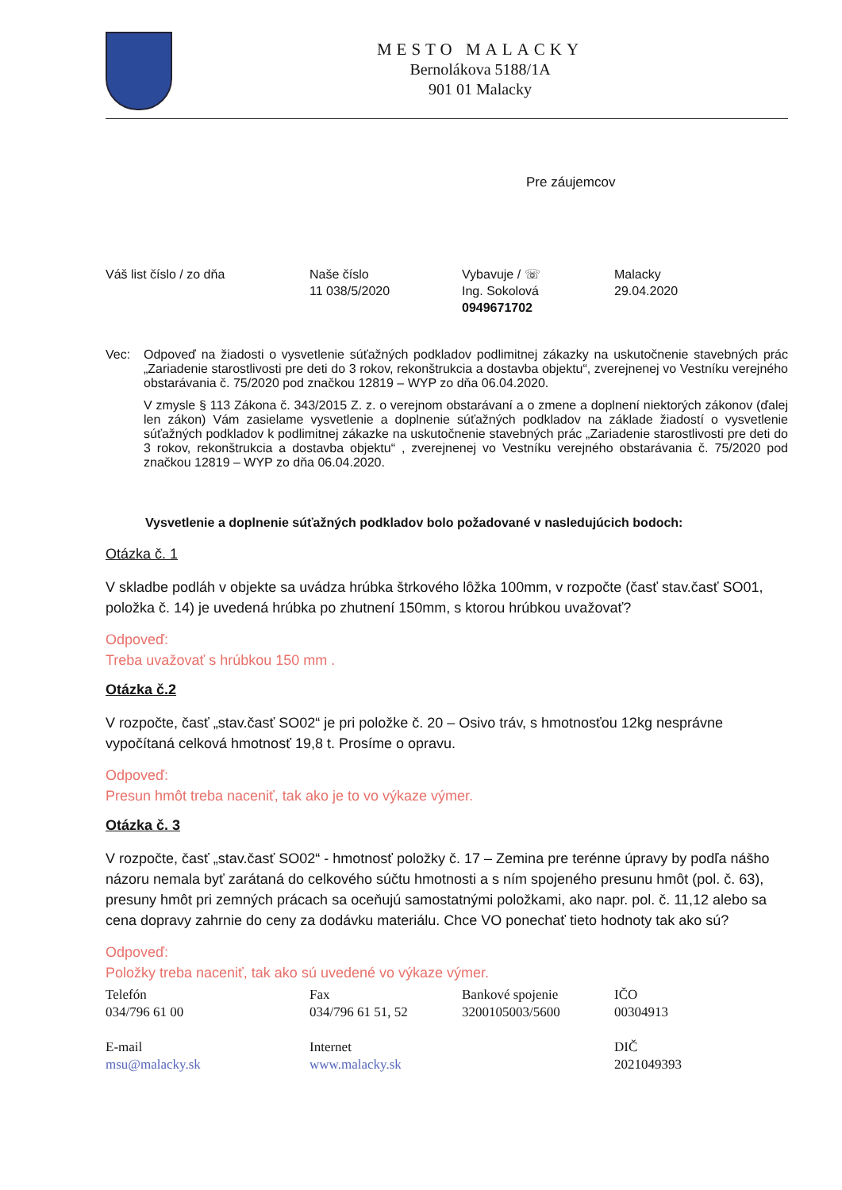MESTO MALACKY
Bernolákova 5188/1A
901 01 Malacky
Pre záujemcov
| Váš list číslo / zo dňa | Naše číslo 11 038/5/2020 | Vybavuje / ☏ Ing. Sokolová 0949671702 | Malacky 29.04.2020 |
Vec: Odpoveď na žiadosti o vysvetlenie súťažných podkladov podlimitnej zákazky na uskutočnenie stavebných prác „Zariadenie starostlivosti pre deti do 3 rokov, rekonštrukcia a dostavba objektu“, zverejnenej vo Vestníku verejného obstarávania č. 75/2020 pod značkou 12819 – WYP zo dňa 06.04.2020.
V zmysle § 113 Zákona č. 343/2015 Z. z. o verejnom obstarávaní a o zmene a doplnení niektorých zákonov (ďalej len zákon) Vám zasielame vysvetlenie a doplnenie súťažných podkladov na základe žiadostí o vysvetlenie súťažných podkladov k podlimitnej zákazke na uskutočnenie stavebných prác „Zariadenie starostlivosti pre deti do 3 rokov, rekonštrukcia a dostavba objektu“ , zverejnenej vo Vestníku verejného obstarávania č. 75/2020 pod značkou 12819 – WYP zo dňa 06.04.2020.
Vysvetlenie a doplnenie súťažných podkladov bolo požadované v nasledujúcich bodoch:
Otázka č. 1
V skladbe podláh v objekte sa uvádza hrúbka štrkového lôžka 100mm, v rozpočte (časť stav.časť SO01, položka č. 14) je uvedená hrúbka po zhutnení 150mm, s ktorou hrúbkou uvažovať?
Odpoveď:
Treba uvažovať s hrúbkou 150 mm .
Otázka č.2
V rozpočte, časť „stav.časť SO02“ je pri položke č. 20 – Osivo tráv, s hmotnosťou 12kg nesprávne vypočítaná celková hmotnosť 19,8 t. Prosíme o opravu.
Odpoveď:
Presun hmôt treba naceniť, tak ako je to vo výkaze výmer.
Otázka č. 3
V rozpočte, časť „stav.časť SO02“ - hmotnosť položky č. 17 – Zemina pre terénne úpravy by podľa nášho názoru nemala byť zarátaná do celkového súčtu hmotnosti a s ním spojeného presunu hmôt (pol. č. 63), presuny hmôt pri zemných prácach sa oceňujú samostatnými položkami, ako napr. pol. č. 11,12 alebo sa cena dopravy zahrnie do ceny za dodávku materiálu. Chce VO ponechať tieto hodnoty tak ako sú?
Odpoveď:
Položky treba naceniť, tak ako sú uvedené vo výkaze výmer.
| Telefón 034/796 61 00 | Fax 034/796 61 51, 52 | Bankové spojenie 3200105003/5600 | IČO 00304913 |
| E-mail msu@malacky.sk | Internet www.malacky.sk | | DIČ 2021049393 |